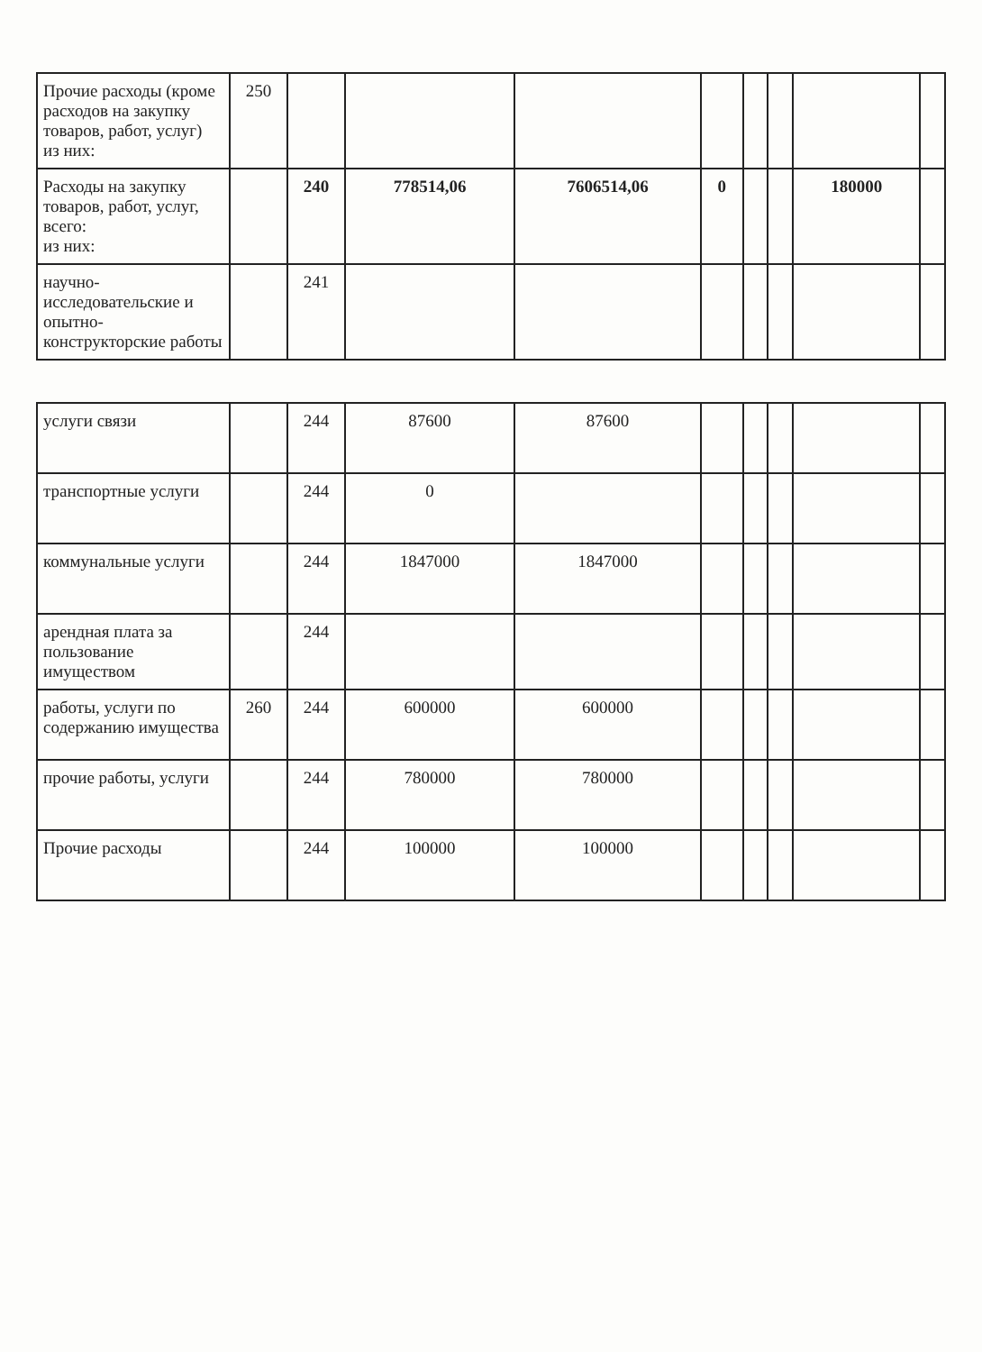| Прочие расходы (кроме расходов на закупку товаров, работ, услуг) из них: | 250 | | | | | | | | |
| Расходы на закупку товаров, работ, услуг, всего: из них: | | 240 | 778514,06 | 7606514,06 | 0 | | | 180000 | |
| научно-исследовательские и опытно-конструкторские работы | | 241 | | | | | | | |
| услуги связи | | 244 | 87600 | 87600 | | | | | |
| транспортные услуги | | 244 | 0 | | | | | | |
| коммунальные услуги | | 244 | 1847000 | 1847000 | | | | | |
| арендная плата за пользование имуществом | | 244 | | | | | | | |
| работы, услуги по содержанию имущества | 260 | 244 | 600000 | 600000 | | | | | |
| прочие работы, услуги | | 244 | 780000 | 780000 | | | | | |
| Прочие расходы | | 244 | 100000 | 100000 | | | | | |